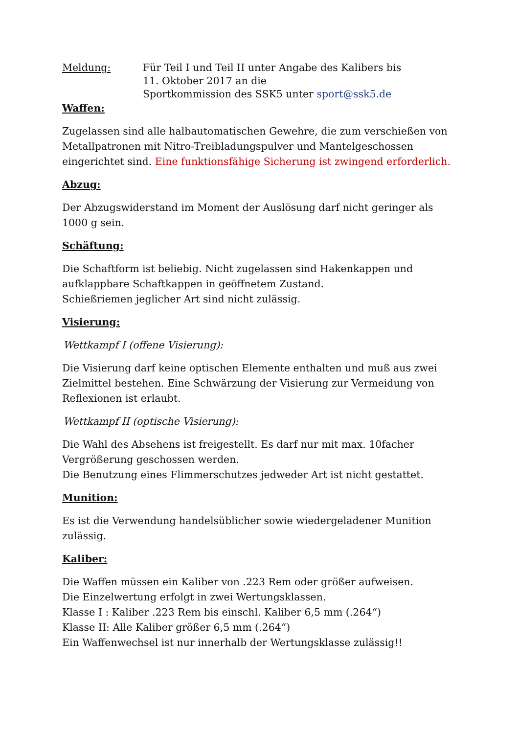Meldung: Für Teil I und Teil II unter Angabe des Kalibers bis
11. Oktober 2017 an die
Sportkommission des SSK5 unter sport@ssk5.de
Waffen:
Zugelassen sind alle halbautomatischen Gewehre, die zum verschießen von Metallpatronen mit Nitro-Treibladungspulver und Mantelgeschossen eingerichtet sind. Eine funktionsfähige Sicherung ist zwingend erforderlich.
Abzug:
Der Abzugswiderstand im Moment der Auslösung darf nicht geringer als 1000 g sein.
Schäftung:
Die Schaftform ist beliebig. Nicht zugelassen sind Hakenkappen und aufklappbare Schaftkappen in geöffnetem Zustand.
Schießriemen jeglicher Art sind nicht zulässig.
Visierung:
Wettkampf I (offene Visierung):
Die Visierung darf keine optischen Elemente enthalten und muß aus zwei Zielmittel bestehen. Eine Schwärzung der Visierung zur Vermeidung von Reflexionen ist erlaubt.
Wettkampf II (optische Visierung):
Die Wahl des Absehens ist freigestellt. Es darf nur mit max. 10facher Vergrößerung geschossen werden.
Die Benutzung eines Flimmerschutzes jedweder Art ist nicht gestattet.
Munition:
Es ist die Verwendung handelsüblicher sowie wiedergeladener Munition zulässig.
Kaliber:
Die Waffen müssen ein Kaliber von .223 Rem oder größer aufweisen.
Die Einzelwertung erfolgt in zwei Wertungsklassen.
Klasse I : Kaliber .223 Rem bis einschl. Kaliber 6,5 mm (.264“)
Klasse II: Alle Kaliber größer 6,5 mm (.264“)
Ein Waffenwechsel ist nur innerhalb der Wertungsklasse zulässig!!